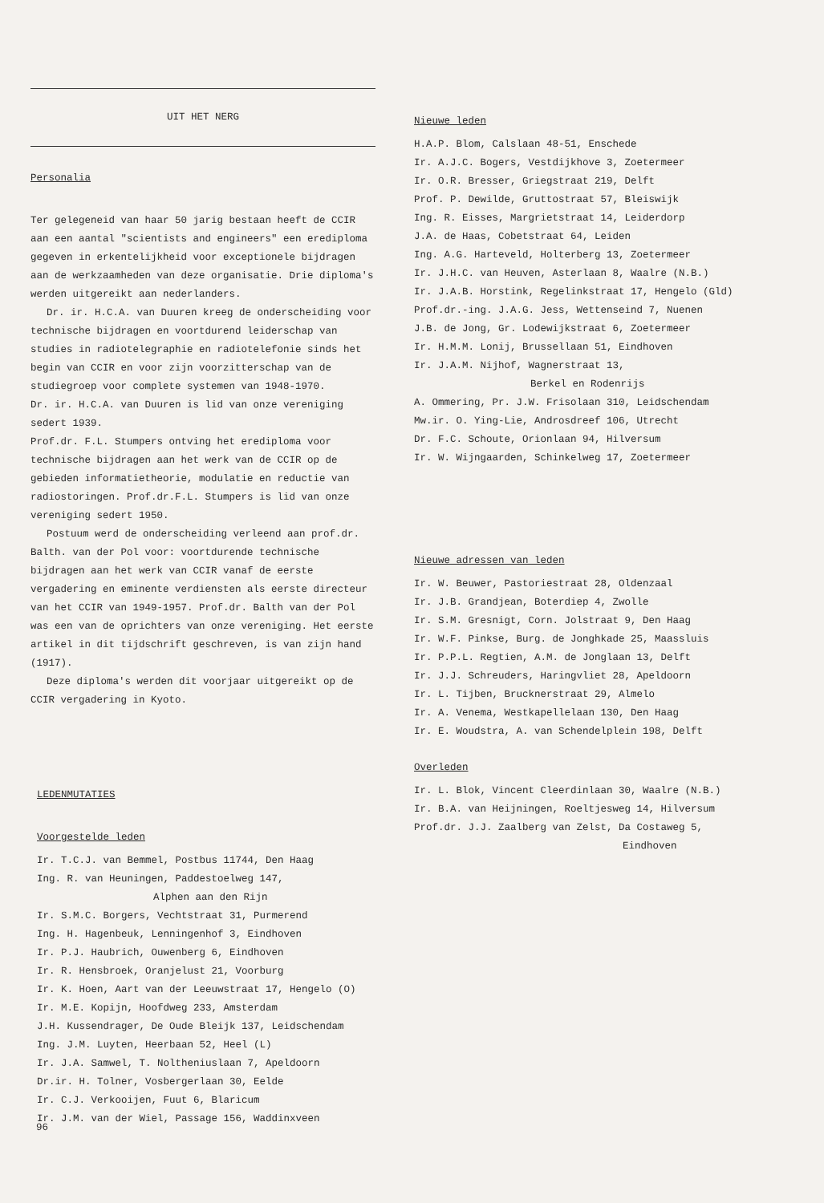UIT HET NERG
Personalia
Ter gelegeneid van haar 50 jarig bestaan heeft de CCIR aan een aantal "scientists and engineers" een erediploma gegeven in erkentelijkheid voor exceptionele bijdragen aan de werkzaamheden van deze organisatie. Drie diploma's werden uitgereikt aan nederlanders.
Dr. ir. H.C.A. van Duuren kreeg de onderscheiding voor technische bijdragen en voortdurend leiderschap van studies in radiotelegraphie en radiotelefonie sinds het begin van CCIR en voor zijn voorzitterschap van de studiegroep voor complete systemen van 1948-1970.
Dr. ir. H.C.A. van Duuren is lid van onze vereniging sedert 1939.
Prof.dr. F.L. Stumpers ontving het erediploma voor technische bijdragen aan het werk van de CCIR op de gebieden informatietheorie, modulatie en reductie van radiostoringen. Prof.dr.F.L. Stumpers is lid van onze vereniging sedert 1950.
Postuum werd de onderscheiding verleend aan prof.dr. Balth. van der Pol voor: voortdurende technische bijdragen aan het werk van CCIR vanaf de eerste vergadering en eminente verdiensten als eerste directeur van het CCIR van 1949-1957. Prof.dr. Balth van der Pol was een van de oprichters van onze vereniging. Het eerste artikel in dit tijdschrift geschreven, is van zijn hand (1917).
Deze diploma's werden dit voorjaar uitgereikt op de CCIR vergadering in Kyoto.
LEDENMUTATIES
Voorgestelde leden
Ir. T.C.J. van Bemmel, Postbus 11744, Den Haag
Ing. R. van Heuningen, Paddestoelweg 147,
Alphen aan den Rijn
Ir. S.M.C. Borgers, Vechtstraat 31, Purmerend
Ing. H. Hagenbeuk, Lenningenhof 3, Eindhoven
Ir. P.J. Haubrich, Ouwenberg 6, Eindhoven
Ir. R. Hensbroek, Oranjelust 21, Voorburg
Ir. K. Hoen, Aart van der Leeuwstraat 17, Hengelo (O)
Ir. M.E. Kopijn, Hoofdweg 233, Amsterdam
J.H. Kussendrager, De Oude Bleijk 137, Leidschendam
Ing. J.M. Luyten, Heerbaan 52, Heel (L)
Ir. J.A. Samwel, T. Nolthen­iuslaan 7, Apeldoorn
Dr.ir. H. Tolner, Vosbergerlaan 30, Eelde
Ir. C.J. Verkooijen, Fuut 6, Blaricum
Ir. J.M. van der Wiel, Passage 156, Waddinxveen
Nieuwe leden
H.A.P. Blom, Calslaan 48-51, Enschede
Ir. A.J.C. Bogers, Vestdijkhove 3, Zoetermeer
Ir. O.R. Bresser, Griegstraat 219, Delft
Prof. P. Dewilde, Gruttostraat 57, Bleiswijk
Ing. R. Eisses, Margrietstraat 14, Leiderdorp
J.A. de Haas, Cobetstraat 64, Leiden
Ing. A.G. Harteveld, Holterberg 13, Zoetermeer
Ir. J.H.C. van Heuven, Asterlaan 8, Waalre (N.B.)
Ir. J.A.B. Horstink, Regelinkstraat 17, Hengelo (Gld)
Prof.dr.-ing. J.A.G. Jess, Wettenseind 7, Nuenen
J.B. de Jong, Gr. Lodewijkstraat 6, Zoetermeer
Ir. H.M.M. Lonij, Brussellaan 51, Eindhoven
Ir. J.A.M. Nijhof, Wagnerstraat 13,
Berkel en Rodenrijs
A. Ommering, Pr. J.W. Frisolaan 310, Leidschendam
Mw.ir. O. Ying-Lie, Androsdreef 106, Utrecht
Dr. F.C. Schoute, Orionlaan 94, Hilversum
Ir. W. Wijngaarden, Schinkelweg 17, Zoetermeer
Nieuwe adressen van leden
Ir. W. Beuwer, Pastoriestraat 28, Oldenzaal
Ir. J.B. Grandjean, Boterdiep 4, Zwolle
Ir. S.M. Gresnigt, Corn. Jolstraat 9, Den Haag
Ir. W.F. Pinkse, Burg. de Jonghkade 25, Maassluis
Ir. P.P.L. Regtien, A.M. de Jonglaan 13, Delft
Ir. J.J. Schreuders, Haringvliet 28, Apeldoorn
Ir. L. Tijben, Brucknerstraat 29, Almelo
Ir. A. Venema, Westkapellelaan 130, Den Haag
Ir. E. Woudstra, A. van Schendelplein 198, Delft
Overleden
Ir. L. Blok, Vincent Cleerdinlaan 30, Waalre (N.B.)
Ir. B.A. van Heijningen, Roeltjesweg 14, Hilversum
Prof.dr. J.J. Zaalberg van Zelst, Da Costaweg 5,
Eindhoven
96